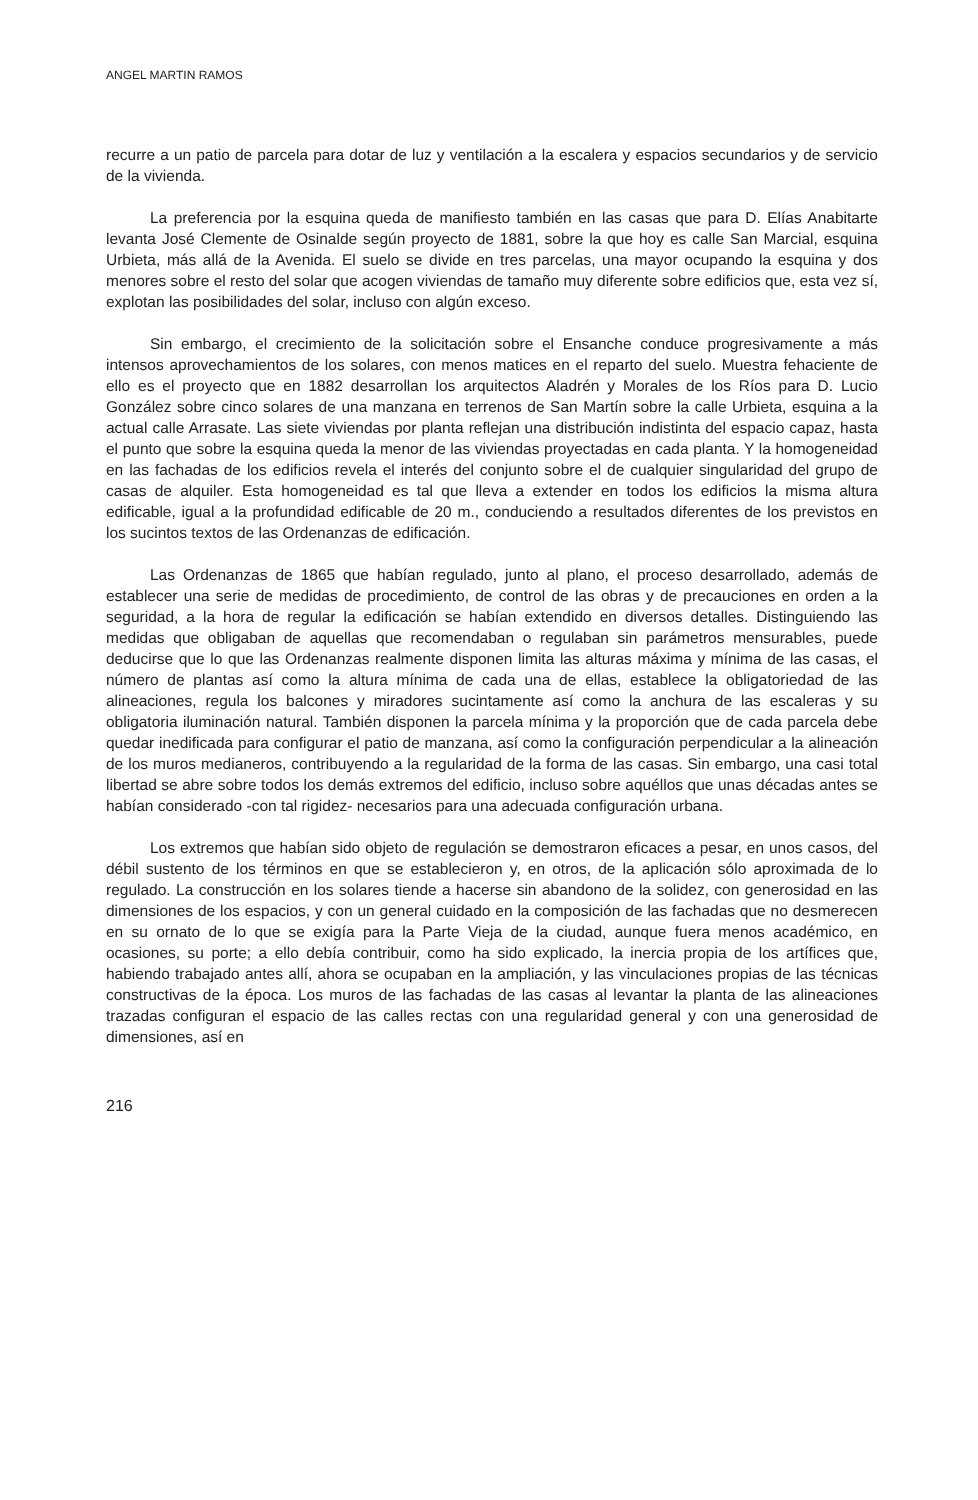ANGEL MARTIN RAMOS
recurre a un patio de parcela para dotar de luz y ventilación a la escalera y espacios secundarios y de servicio de la vivienda.
La preferencia por la esquina queda de manifiesto también en las casas que para D. Elías Anabitarte levanta José Clemente de Osinalde según proyecto de 1881, sobre la que hoy es calle San Marcial, esquina Urbieta, más allá de la Avenida. El suelo se divide en tres parcelas, una mayor ocupando la esquina y dos menores sobre el resto del solar que acogen viviendas de tamaño muy diferente sobre edificios que, esta vez sí, explotan las posibilidades del solar, incluso con algún exceso.
Sin embargo, el crecimiento de la solicitación sobre el Ensanche conduce progresivamente a más intensos aprovechamientos de los solares, con menos matices en el reparto del suelo. Muestra fehaciente de ello es el proyecto que en 1882 desarrollan los arquitectos Aladrén y Morales de los Ríos para D. Lucio González sobre cinco solares de una manzana en terrenos de San Martín sobre la calle Urbieta, esquina a la actual calle Arrasate. Las siete viviendas por planta reflejan una distribución indistinta del espacio capaz, hasta el punto que sobre la esquina queda la menor de las viviendas proyectadas en cada planta. Y la homogeneidad en las fachadas de los edificios revela el interés del conjunto sobre el de cualquier singularidad del grupo de casas de alquiler. Esta homogeneidad es tal que lleva a extender en todos los edificios la misma altura edificable, igual a la profundidad edificable de 20 m., conduciendo a resultados diferentes de los previstos en los sucintos textos de las Ordenanzas de edificación.
Las Ordenanzas de 1865 que habían regulado, junto al plano, el proceso desarrollado, además de establecer una serie de medidas de procedimiento, de control de las obras y de precauciones en orden a la seguridad, a la hora de regular la edificación se habían extendido en diversos detalles. Distinguiendo las medidas que obligaban de aquellas que recomendaban o regulaban sin parámetros mensurables, puede deducirse que lo que las Ordenanzas realmente disponen limita las alturas máxima y mínima de las casas, el número de plantas así como la altura mínima de cada una de ellas, establece la obligatoriedad de las alineaciones, regula los balcones y miradores sucintamente así como la anchura de las escaleras y su obligatoria iluminación natural. También disponen la parcela mínima y la proporción que de cada parcela debe quedar inedificada para configurar el patio de manzana, así como la configuración perpendicular a la alineación de los muros medianeros, contribuyendo a la regularidad de la forma de las casas. Sin embargo, una casi total libertad se abre sobre todos los demás extremos del edificio, incluso sobre aquéllos que unas décadas antes se habían considerado -con tal rigidez- necesarios para una adecuada configuración urbana.
Los extremos que habían sido objeto de regulación se demostraron eficaces a pesar, en unos casos, del débil sustento de los términos en que se establecieron y, en otros, de la aplicación sólo aproximada de lo regulado. La construcción en los solares tiende a hacerse sin abandono de la solidez, con generosidad en las dimensiones de los espacios, y con un general cuidado en la composición de las fachadas que no desmerecen en su ornato de lo que se exigía para la Parte Vieja de la ciudad, aunque fuera menos académico, en ocasiones, su porte; a ello debía contribuir, como ha sido explicado, la inercia propia de los artífices que, habiendo trabajado antes allí, ahora se ocupaban en la ampliación, y las vinculaciones propias de las técnicas constructivas de la época. Los muros de las fachadas de las casas al levantar la planta de las alineaciones trazadas configuran el espacio de las calles rectas con una regularidad general y con una generosidad de dimensiones, así en
216